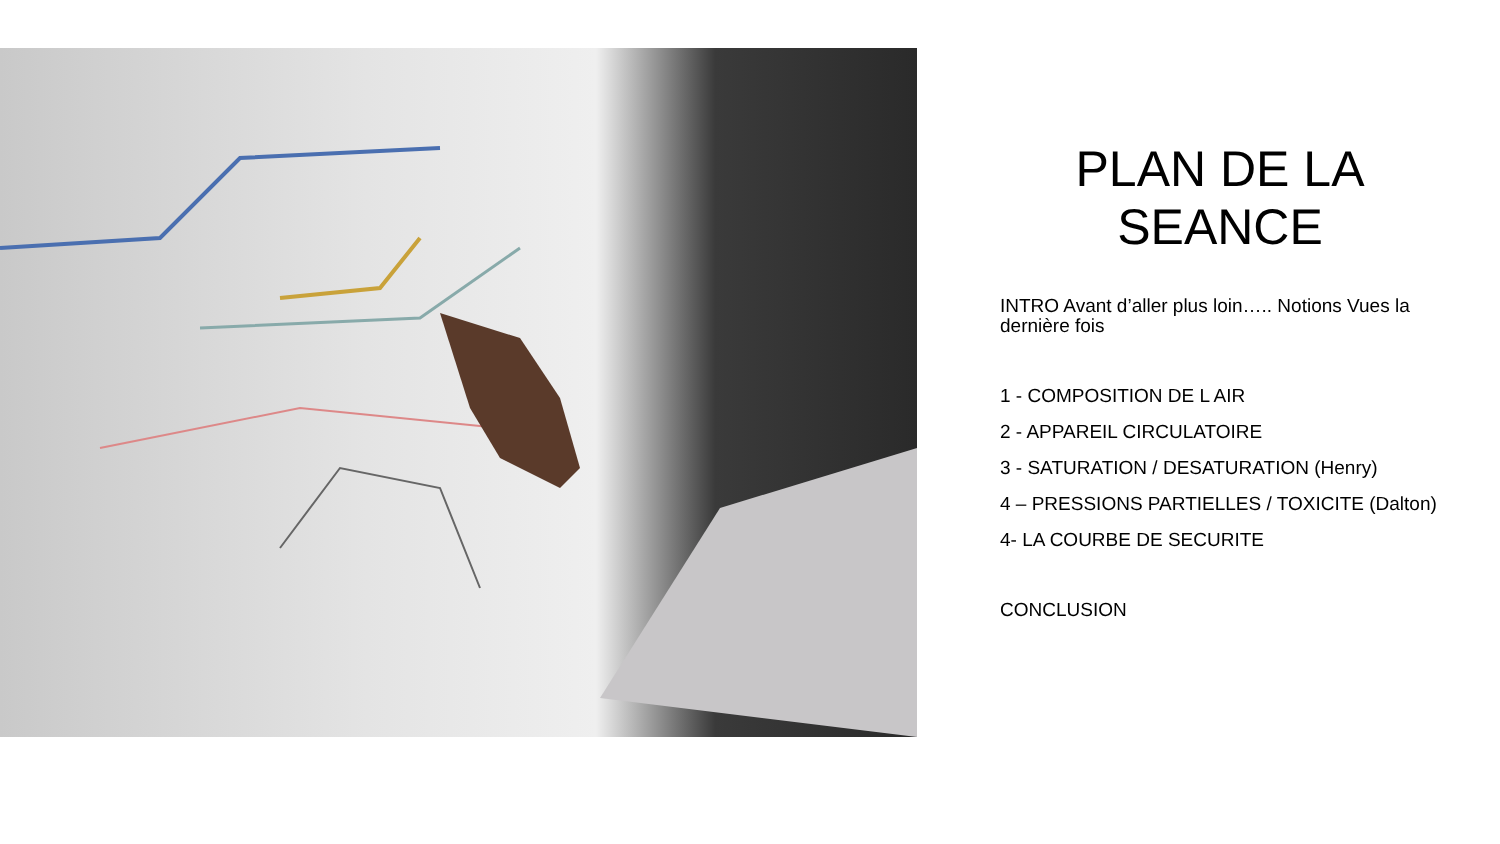PLAN DE LA SEANCE
INTRO Avant d’aller plus loin….. Notions Vues la dernière fois
1 - COMPOSITION DE L AIR
2 - APPAREIL CIRCULATOIRE
3 - SATURATION / DESATURATION (Henry)
4 – PRESSIONS PARTIELLES / TOXICITE (Dalton)
4- LA COURBE DE SECURITE
CONCLUSION